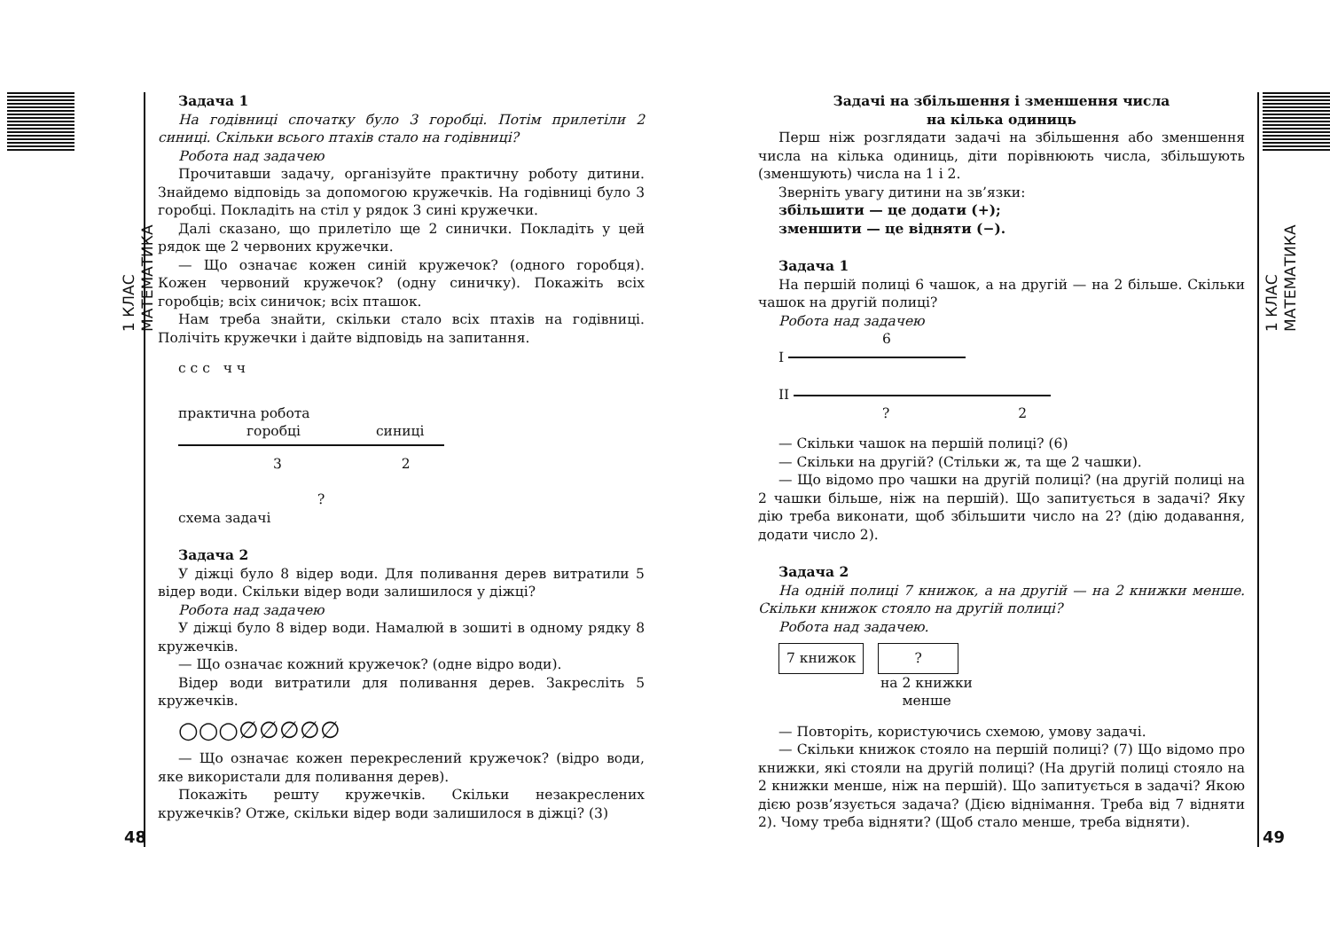1 КЛАС МАТЕМАТИКА
48
Задача 1
На годівниці спочатку було 3 горобці. Потім прилетіли 2 синиці. Скільки всього птахів стало на годівниці?
Робота над задачею
Прочитавши задачу, організуйте практичну роботу дитини. Знайдемо відповідь за допомогою кружечків. На годівниці було 3 горобці. Покладіть на стіл у рядок 3 сині кружечки.
Далі сказано, що прилетіло ще 2 синички. Покладіть у цей рядок ще 2 червоних кружечки.
— Що означає кожен синій кружечок? (одного горобця). Кожен червоний кружечок? (одну синичку). Покажіть всіх горобців; всіх синичок; всіх пташок.
Нам треба знайти, скільки стало всіх птахів на годівниці. Полічіть кружечки і дайте відповідь на запитання.
с с с ч ч
практична робота
горобці синиці
3 2
?
схема задачі
Задача 2
У діжці було 8 відер води. Для поливання дерев витратили 5 відер води. Скільки відер води залишилося у діжці?
Робота над задачею
У діжці було 8 відер води. Намалюй в зошиті в одному рядку 8 кружечків.
— Що означає кожний кружечок? (одне відро води).
Відер води витратили для поливання дерев. Закресліть 5 кружечків.
○○○∅∅∅∅∅
— Що означає кожен перекреслений кружечок? (відро води, яке використали для поливання дерев).
Покажіть решту кружечків. Скільки незакреслених кружечків? Отже, скільки відер води залишилося в діжці? (3)
Задачі на збільшення і зменшення числа
на кілька одиниць
Перш ніж розглядати задачі на збільшення або зменшення числа на кілька одиниць, діти порівнюють числа, збільшують (зменшують) числа на 1 і 2.
Зверніть увагу дитини на зв’язки:
збільшити — це додати (+);
зменшити — це відняти (−).
Задача 1
На першій полиці 6 чашок, а на другій — на 2 більше. Скільки чашок на другій полиці?
Робота над задачею
6
I
II
? 2
— Скільки чашок на першій полиці? (6)
— Скільки на другій? (Стільки ж, та ще 2 чашки).
— Що відомо про чашки на другій полиці? (на другій полиці на 2 чашки більше, ніж на першій). Що запитується в задачі? Яку дію треба виконати, щоб збільшити число на 2? (дію додавання, додати число 2).
Задача 2
На одній полиці 7 книжок, а на другій — на 2 книжки менше. Скільки книжок стояло на другій полиці?
Робота над задачею.
7 книжок?
на 2 книжки менше
— Повторіть, користуючись схемою, умову задачі.
— Скільки книжок стояло на першій полиці? (7) Що відомо про книжки, які стояли на другій полиці? (На другій полиці стояло на 2 книжки менше, ніж на першій). Що запитується в задачі? Якою дією розв’язується задача? (Дією віднімання. Треба від 7 відняти 2). Чому треба відняти? (Щоб стало менше, треба відняти).
1 КЛАС МАТЕМАТИКА
49